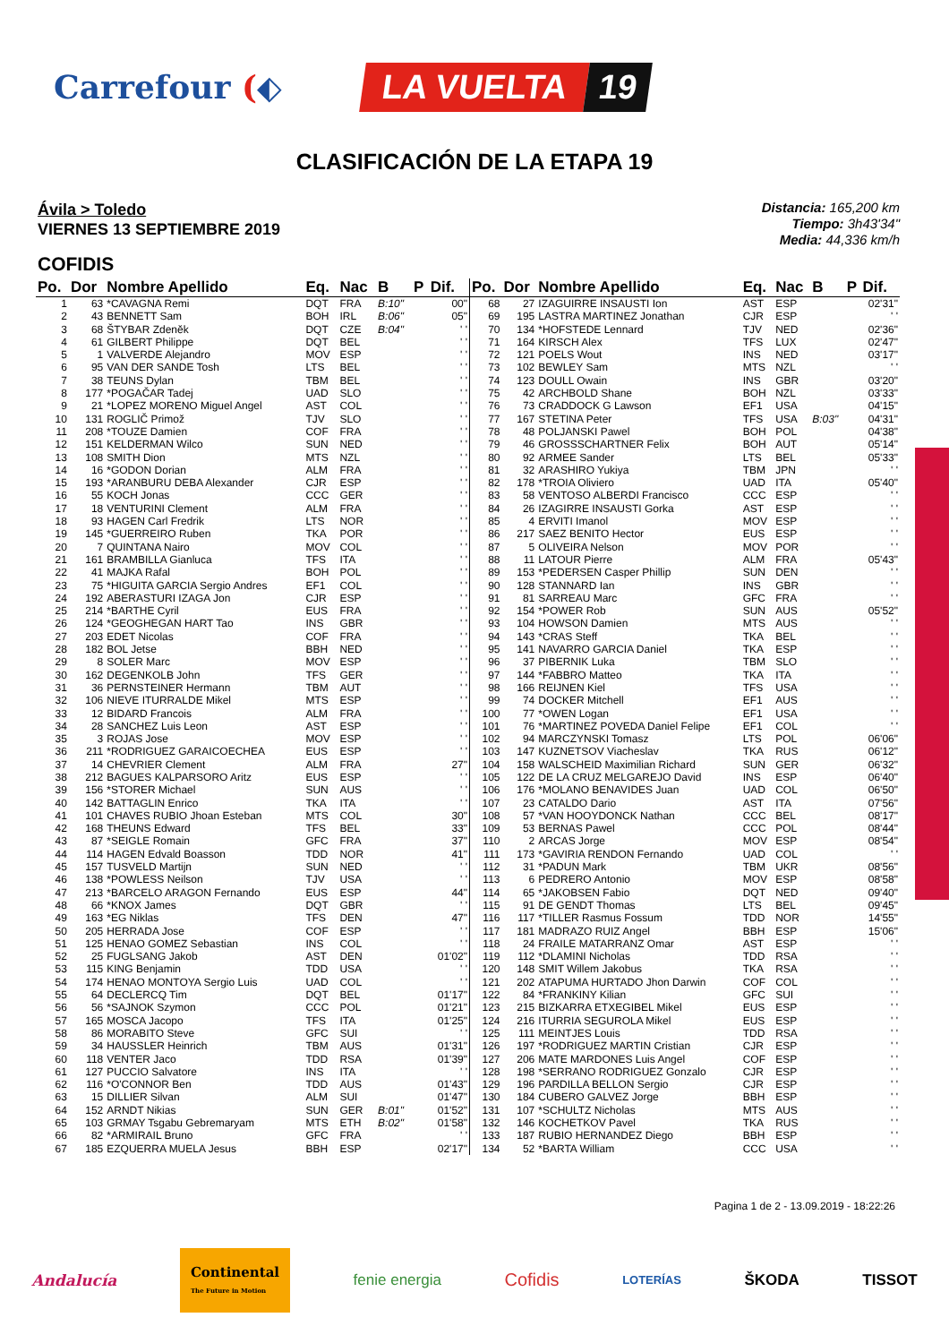Carrefour (⬖
LA VUELTA 19
CLASIFICACIÓN DE LA ETAPA 19
Ávila > Toledo
VIERNES 13 SEPTIEMBRE 2019
Distancia: 165,200 km
Tiempo: 3h43'34"
Media: 44,336 km/h
COFIDIS
| Po. | Dor | Nombre Apellido | Eq. | Nac | B | P | Dif. |
| --- | --- | --- | --- | --- | --- | --- | --- |
| 1 | 63 | *CAVAGNA Remi | DQT | FRA | B:10" | | 00" |
| 2 | 43 | BENNETT Sam | BOH | IRL | B:06" | | 05" |
| 3 | 68 | ŠTYBAR Zdeněk | DQT | CZE | B:04" | | ' ' |
| 4 | 61 | GILBERT Philippe | DQT | BEL | | | ' ' |
| 5 | 1 | VALVERDE Alejandro | MOV | ESP | | | ' ' |
| 6 | 95 | VAN DER SANDE Tosh | LTS | BEL | | | ' ' |
| 7 | 38 | TEUNS Dylan | TBM | BEL | | | ' ' |
| 8 | 177 | *POGAČAR Tadej | UAD | SLO | | | ' ' |
| 9 | 21 | *LOPEZ MORENO Miguel Angel | AST | COL | | | ' ' |
| 10 | 131 | ROGLIČ Primož | TJV | SLO | | | ' ' |
| 11 | 208 | *TOUZE Damien | COF | FRA | | | ' ' |
| 12 | 151 | KELDERMAN Wilco | SUN | NED | | | ' ' |
| 13 | 108 | SMITH Dion | MTS | NZL | | | ' ' |
| 14 | 16 | *GODON Dorian | ALM | FRA | | | ' ' |
| 15 | 193 | *ARANBURU DEBA Alexander | CJR | ESP | | | ' ' |
| 16 | 55 | KOCH Jonas | CCC | GER | | | ' ' |
| 17 | 18 | VENTURINI Clement | ALM | FRA | | | ' ' |
| 18 | 93 | HAGEN Carl Fredrik | LTS | NOR | | | ' ' |
| 19 | 145 | *GUERREIRO Ruben | TKA | POR | | | ' ' |
| 20 | 7 | QUINTANA Nairo | MOV | COL | | | ' ' |
| 21 | 161 | BRAMBILLA Gianluca | TFS | ITA | | | ' ' |
| 22 | 41 | MAJKA Rafal | BOH | POL | | | ' ' |
| 23 | 75 | *HIGUITA GARCIA Sergio Andres | EF1 | COL | | | ' ' |
| 24 | 192 | ABERASTURI IZAGA Jon | CJR | ESP | | | ' ' |
| 25 | 214 | *BARTHE Cyril | EUS | FRA | | | ' ' |
| 26 | 124 | *GEOGHEGAN HART Tao | INS | GBR | | | ' ' |
| 27 | 203 | EDET Nicolas | COF | FRA | | | ' ' |
| 28 | 182 | BOL Jetse | BBH | NED | | | ' ' |
| 29 | 8 | SOLER Marc | MOV | ESP | | | ' ' |
| 30 | 162 | DEGENKOLB John | TFS | GER | | | ' ' |
| 31 | 36 | PERNSTEINER Hermann | TBM | AUT | | | ' ' |
| 32 | 106 | NIEVE ITURRALDE Mikel | MTS | ESP | | | ' ' |
| 33 | 12 | BIDARD Francois | ALM | FRA | | | ' ' |
| 34 | 28 | SANCHEZ Luis Leon | AST | ESP | | | ' ' |
| 35 | 3 | ROJAS Jose | MOV | ESP | | | ' ' |
| 36 | 211 | *RODRIGUEZ GARAICOECHEA | EUS | ESP | | | ' ' |
| 37 | 14 | CHEVRIER Clement | ALM | FRA | | | 27" |
| 38 | 212 | BAGUES KALPARSORO Aritz | EUS | ESP | | | ' ' |
| 39 | 156 | *STORER Michael | SUN | AUS | | | ' ' |
| 40 | 142 | BATTAGLIN Enrico | TKA | ITA | | | ' ' |
| 41 | 101 | CHAVES RUBIO Jhoan Esteban | MTS | COL | | | 30" |
| 42 | 168 | THEUNS Edward | TFS | BEL | | | 33" |
| 43 | 87 | *SEIGLE Romain | GFC | FRA | | | 37" |
| 44 | 114 | HAGEN Edvald Boasson | TDD | NOR | | | 41" |
| 45 | 157 | TUSVELD Martijn | SUN | NED | | | ' ' |
| 46 | 138 | *POWLESS Neilson | TJV | USA | | | ' ' |
| 47 | 213 | *BARCELO ARAGON Fernando | EUS | ESP | | | 44" |
| 48 | 66 | *KNOX James | DQT | GBR | | | ' ' |
| 49 | 163 | *EG Niklas | TFS | DEN | | | 47" |
| 50 | 205 | HERRADA Jose | COF | ESP | | | ' ' |
| 51 | 125 | HENAO GOMEZ Sebastian | INS | COL | | | ' ' |
| 52 | 25 | FUGLSANG Jakob | AST | DEN | | | 01'02" |
| 53 | 115 | KING Benjamin | TDD | USA | | | ' ' |
| 54 | 174 | HENAO MONTOYA Sergio Luis | UAD | COL | | | ' ' |
| 55 | 64 | DECLERCQ Tim | DQT | BEL | | | 01'17" |
| 56 | 56 | *SAJNOK Szymon | CCC | POL | | | 01'21" |
| 57 | 165 | MOSCA Jacopo | TFS | ITA | | | 01'25" |
| 58 | 86 | MORABITO Steve | GFC | SUI | | | ' ' |
| 59 | 34 | HAUSSLER Heinrich | TBM | AUS | | | 01'31" |
| 60 | 118 | VENTER Jaco | TDD | RSA | | | 01'39" |
| 61 | 127 | PUCCIO Salvatore | INS | ITA | | | ' ' |
| 62 | 116 | *O'CONNOR Ben | TDD | AUS | | | 01'43" |
| 63 | 15 | DILLIER Silvan | ALM | SUI | | | 01'47" |
| 64 | 152 | ARNDT Nikias | SUN | GER | B:01" | | 01'52" |
| 65 | 103 | GRMAY Tsgabu Gebremaryam | MTS | ETH | B:02" | | 01'58" |
| 66 | 82 | *ARMIRAIL Bruno | GFC | FRA | | | ' ' |
| 67 | 185 | EZQUERRA MUELA Jesus | BBH | ESP | | | 02'17" |
| Po. | Dor | Nombre Apellido | Eq. | Nac | B | P | Dif. |
| --- | --- | --- | --- | --- | --- | --- | --- |
| 68 | 27 | IZAGUIRRE INSAUSTI Ion | AST | ESP | | | 02'31" |
| 69 | 195 | LASTRA MARTINEZ Jonathan | CJR | ESP | | | ' ' |
| 70 | 134 | *HOFSTEDE Lennard | TJV | NED | | | 02'36" |
| 71 | 164 | KIRSCH Alex | TFS | LUX | | | 02'47" |
| 72 | 121 | POELS Wout | INS | NED | | | 03'17" |
| 73 | 102 | BEWLEY Sam | MTS | NZL | | | ' ' |
| 74 | 123 | DOULL Owain | INS | GBR | | | 03'20" |
| 75 | 42 | ARCHBOLD Shane | BOH | NZL | | | 03'33" |
| 76 | 73 | CRADDOCK G Lawson | EF1 | USA | | | 04'15" |
| 77 | 167 | STETINA Peter | TFS | USA | B:03" | | 04'31" |
| 78 | 48 | POLJANSKI Pawel | BOH | POL | | | 04'38" |
| 79 | 46 | GROSSSCHARTNER Felix | BOH | AUT | | | 05'14" |
| 80 | 92 | ARMEE Sander | LTS | BEL | | | 05'33" |
| 81 | 32 | ARASHIRO Yukiya | TBM | JPN | | | ' ' |
| 82 | 178 | *TROIA Oliviero | UAD | ITA | | | 05'40" |
| 83 | 58 | VENTOSO ALBERDI Francisco | CCC | ESP | | | ' ' |
| 84 | 26 | IZAGIRRE INSAUSTI Gorka | AST | ESP | | | ' ' |
| 85 | 4 | ERVITI Imanol | MOV | ESP | | | ' ' |
| 86 | 217 | SAEZ BENITO Hector | EUS | ESP | | | ' ' |
| 87 | 5 | OLIVEIRA Nelson | MOV | POR | | | ' ' |
| 88 | 11 | LATOUR Pierre | ALM | FRA | | | 05'43" |
| 89 | 153 | *PEDERSEN Casper Phillip | SUN | DEN | | | ' ' |
| 90 | 128 | STANNARD Ian | INS | GBR | | | ' ' |
| 91 | 81 | SARREAU Marc | GFC | FRA | | | ' ' |
| 92 | 154 | *POWER Rob | SUN | AUS | | | 05'52" |
| 93 | 104 | HOWSON Damien | MTS | AUS | | | ' ' |
| 94 | 143 | *CRAS Steff | TKA | BEL | | | ' ' |
| 95 | 141 | NAVARRO GARCIA Daniel | TKA | ESP | | | ' ' |
| 96 | 37 | PIBERNIK Luka | TBM | SLO | | | ' ' |
| 97 | 144 | *FABBRO Matteo | TKA | ITA | | | ' ' |
| 98 | 166 | REIJNEN Kiel | TFS | USA | | | ' ' |
| 99 | 74 | DOCKER Mitchell | EF1 | AUS | | | ' ' |
| 100 | 77 | *OWEN Logan | EF1 | USA | | | ' ' |
| 101 | 76 | *MARTINEZ POVEDA Daniel Felipe | EF1 | COL | | | ' ' |
| 102 | 94 | MARCZYNSKI Tomasz | LTS | POL | | | 06'06" |
| 103 | 147 | KUZNETSOV Viacheslav | TKA | RUS | | | 06'12" |
| 104 | 158 | WALSCHEID Maximilian Richard | SUN | GER | | | 06'32" |
| 105 | 122 | DE LA CRUZ MELGAREJO David | INS | ESP | | | 06'40" |
| 106 | 176 | *MOLANO BENAVIDES Juan | UAD | COL | | | 06'50" |
| 107 | 23 | CATALDO Dario | AST | ITA | | | 07'56" |
| 108 | 57 | *VAN HOOYDONCK Nathan | CCC | BEL | | | 08'17" |
| 109 | 53 | BERNAS Pawel | CCC | POL | | | 08'44" |
| 110 | 2 | ARCAS Jorge | MOV | ESP | | | 08'54" |
| 111 | 173 | *GAVIRIA RENDON Fernando | UAD | COL | | | ' ' |
| 112 | 31 | *PADUN Mark | TBM | UKR | | | 08'56" |
| 113 | 6 | PEDRERO Antonio | MOV | ESP | | | 08'58" |
| 114 | 65 | *JAKOBSEN Fabio | DQT | NED | | | 09'40" |
| 115 | 91 | DE GENDT Thomas | LTS | BEL | | | 09'45" |
| 116 | 117 | *TILLER Rasmus Fossum | TDD | NOR | | | 14'55" |
| 117 | 181 | MADRAZO RUIZ Angel | BBH | ESP | | | 15'06" |
| 118 | 24 | FRAILE MATARRANZ Omar | AST | ESP | | | ' ' |
| 119 | 112 | *DLAMINI Nicholas | TDD | RSA | | | ' ' |
| 120 | 148 | SMIT Willem Jakobus | TKA | RSA | | | ' ' |
| 121 | 202 | ATAPUMA HURTADO Jhon Darwin | COF | COL | | | ' ' |
| 122 | 84 | *FRANKINY Kilian | GFC | SUI | | | ' ' |
| 123 | 215 | BIZKARRA ETXEGIBEL Mikel | EUS | ESP | | | ' ' |
| 124 | 216 | ITURRIA SEGUROLA Mikel | EUS | ESP | | | ' ' |
| 125 | 111 | MEINTJES Louis | TDD | RSA | | | ' ' |
| 126 | 197 | *RODRIGUEZ MARTIN Cristian | CJR | ESP | | | ' ' |
| 127 | 206 | MATE MARDONES Luis Angel | COF | ESP | | | ' ' |
| 128 | 198 | *SERRANO RODRIGUEZ Gonzalo | CJR | ESP | | | ' ' |
| 129 | 196 | PARDILLA BELLON Sergio | CJR | ESP | | | ' ' |
| 130 | 184 | CUBERO GALVEZ Jorge | BBH | ESP | | | ' ' |
| 131 | 107 | *SCHULTZ Nicholas | MTS | AUS | | | ' ' |
| 132 | 146 | KOCHETKOV Pavel | TKA | RUS | | | ' ' |
| 133 | 187 | RUBIO HERNANDEZ Diego | BBH | ESP | | | ' ' |
| 134 | 52 | *BARTA William | CCC | USA | | | ' ' |
Pagina 1 de 2 - 13.09.2019 - 18:22:26
Andalucía Continental
The Future in Motion fenie energia Cofidis LOTERÍAS ŠKODA TISSOT